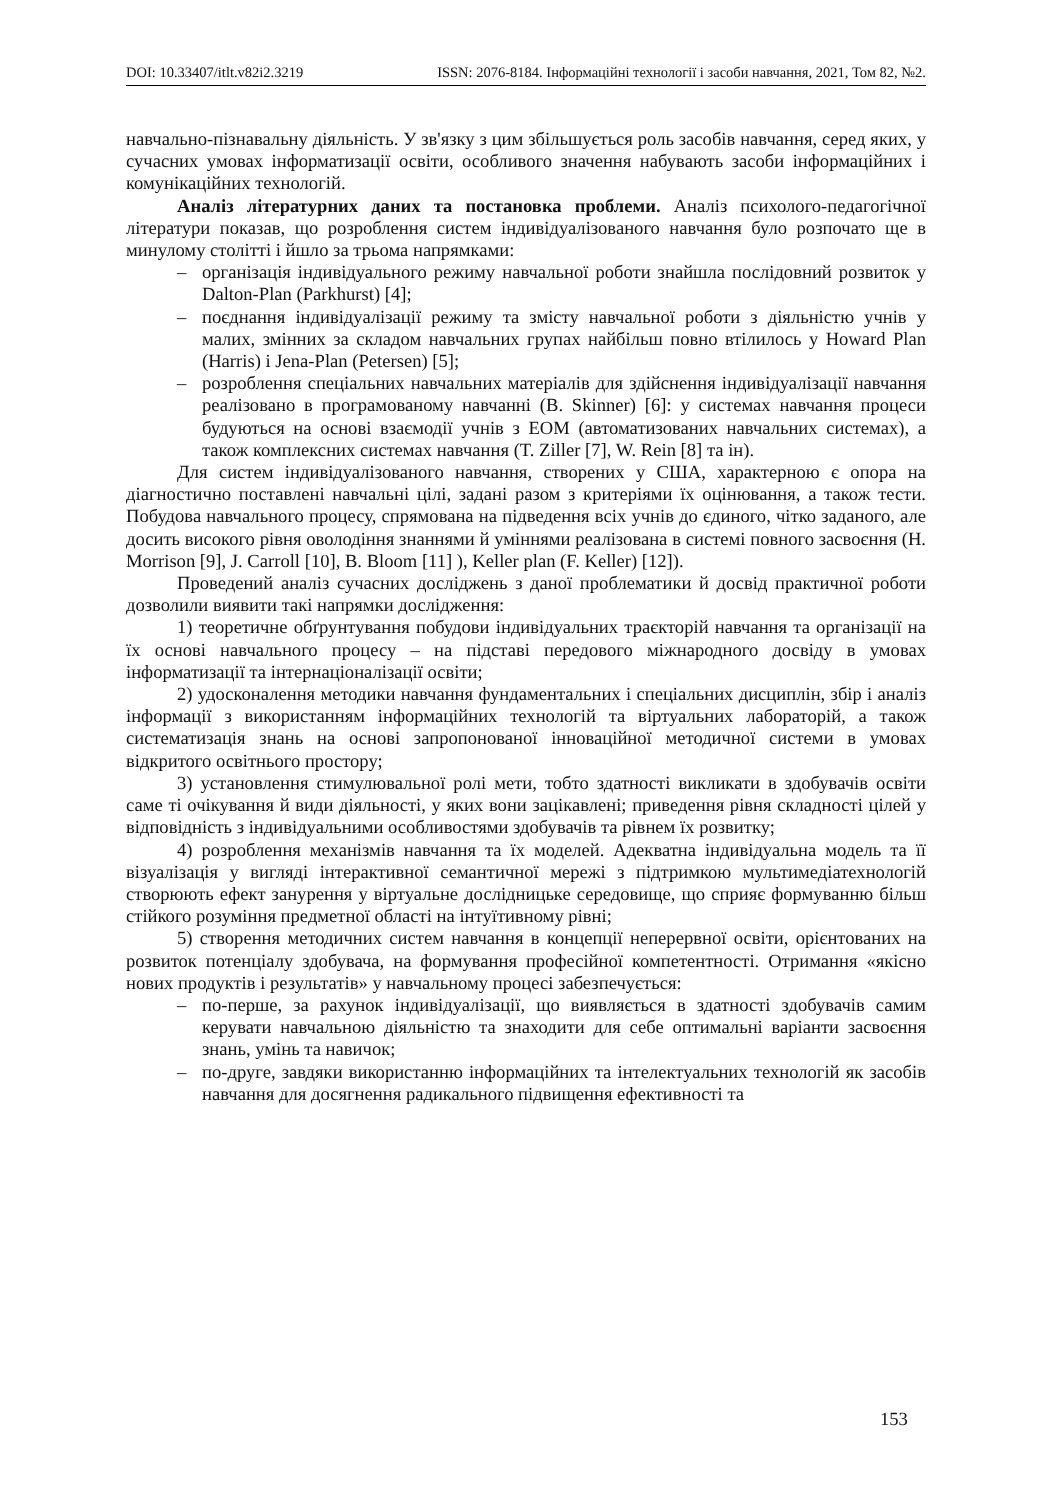DOI: 10.33407/itlt.v82i2.3219 ISSN: 2076-8184. Інформаційні технології і засоби навчання, 2021, Том 82, №2.
навчально-пізнавальну діяльність. У зв'язку з цим збільшується роль засобів навчання, серед яких, у сучасних умовах інформатизації освіти, особливого значення набувають засоби інформаційних і комунікаційних технологій.
Аналіз літературних даних та постановка проблеми. Аналіз психолого-педагогічної літератури показав, що розроблення систем індивідуалізованого навчання було розпочато ще в минулому столітті і йшло за трьома напрямками:
– організація індивідуального режиму навчальної роботи знайшла послідовний розвиток у Dalton-Plan (Parkhurst) [4];
– поєднання індивідуалізації режиму та змісту навчальної роботи з діяльністю учнів у малих, змінних за складом навчальних групах найбільш повно втілилось у Howard Plan (Harris) і Jena-Plan (Petersen) [5];
– розроблення спеціальних навчальних матеріалів для здійснення індивідуалізації навчання реалізовано в програмованому навчанні (B. Skinner) [6]: у системах навчання процеси будуються на основі взаємодії учнів з ЕОМ (автоматизованих навчальних системах), а також комплексних системах навчання (T. Ziller [7], W. Rein [8] та ін).
Для систем індивідуалізованого навчання, створених у США, характерною є опора на діагностично поставлені навчальні цілі, задані разом з критеріями їх оцінювання, а також тести. Побудова навчального процесу, спрямована на підведення всіх учнів до єдиного, чітко заданого, але досить високого рівня оволодіння знаннями й уміннями реалізована в системі повного засвоєння (H. Morrison [9], J. Carroll [10], B. Bloom [11] ), Keller plan (F. Keller) [12]).
Проведений аналіз сучасних досліджень з даної проблематики й досвід практичної роботи дозволили виявити такі напрямки дослідження:
1) теоретичне обґрунтування побудови індивідуальних траєкторій навчання та організації на їх основі навчального процесу – на підставі передового міжнародного досвіду в умовах інформатизації та інтернаціоналізації освіти;
2) удосконалення методики навчання фундаментальних і спеціальних дисциплін, збір і аналіз інформації з використанням інформаційних технологій та віртуальних лабораторій, а також систематизація знань на основі запропонованої інноваційної методичної системи в умовах відкритого освітнього простору;
3) установлення стимулювальної ролі мети, тобто здатності викликати в здобувачів освіти саме ті очікування й види діяльності, у яких вони зацікавлені; приведення рівня складності цілей у відповідність з індивідуальними особливостями здобувачів та рівнем їх розвитку;
4) розроблення механізмів навчання та їх моделей. Адекватна індивідуальна модель та її візуалізація у вигляді інтерактивної семантичної мережі з підтримкою мультимедіатехнологій створюють ефект занурення у віртуальне дослідницьке середовище, що сприяє формуванню більш стійкого розуміння предметної області на інтуїтивному рівні;
5) створення методичних систем навчання в концепції неперервної освіти, орієнтованих на розвиток потенціалу здобувача, на формування професійної компетентності. Отримання «якісно нових продуктів і результатів» у навчальному процесі забезпечується:
– по-перше, за рахунок індивідуалізації, що виявляється в здатності здобувачів самим керувати навчальною діяльністю та знаходити для себе оптимальні варіанти засвоєння знань, умінь та навичок;
– по-друге, завдяки використанню інформаційних та інтелектуальних технологій як засобів навчання для досягнення радикального підвищення ефективності та
153